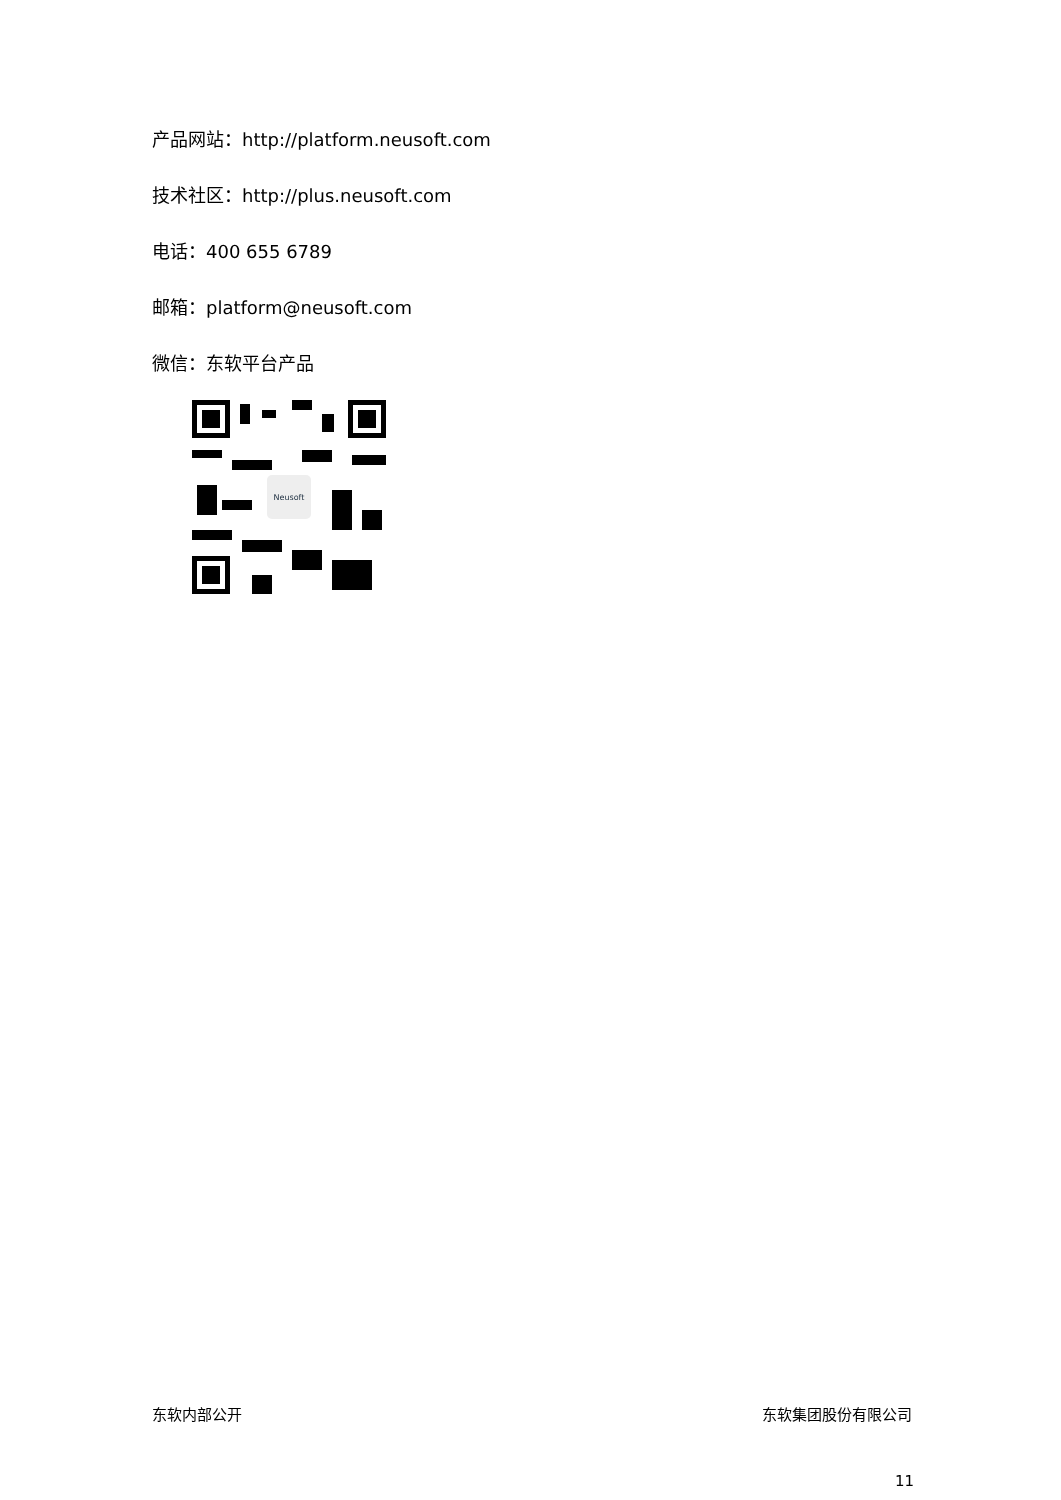产品网站：http://platform.neusoft.com
技术社区：http://plus.neusoft.com
电话：400 655 6789
邮箱：platform@neusoft.com
微信：东软平台产品
Neusoft
东软内部公开 东软集团股份有限公司
11